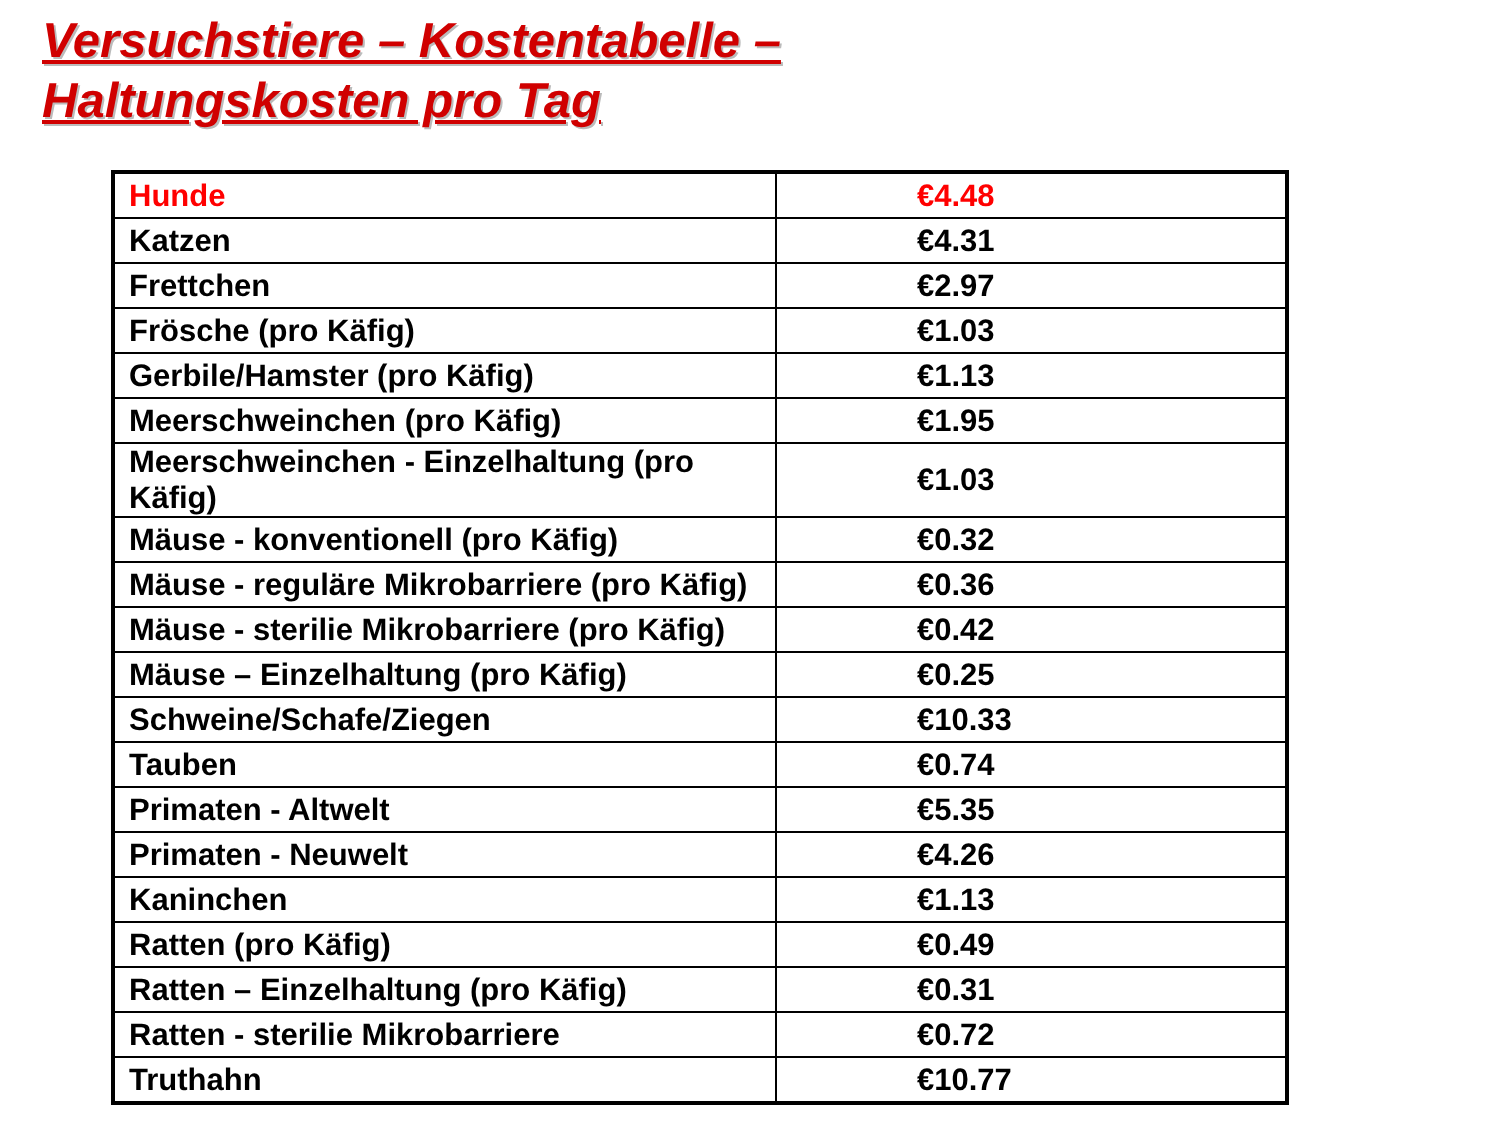Versuchstiere – Kostentabelle –
Haltungskosten pro Tag
| Hunde | €4.48 |
| Katzen | €4.31 |
| Frettchen | €2.97 |
| Frösche (pro Käfig) | €1.03 |
| Gerbile/Hamster (pro Käfig) | €1.13 |
| Meerschweinchen (pro Käfig) | €1.95 |
| Meerschweinchen - Einzelhaltung (pro Käfig) | €1.03 |
| Mäuse - konventionell (pro Käfig) | €0.32 |
| Mäuse - reguläre Mikrobarriere (pro Käfig) | €0.36 |
| Mäuse - sterilie Mikrobarriere (pro Käfig) | €0.42 |
| Mäuse – Einzelhaltung (pro Käfig) | €0.25 |
| Schweine/Schafe/Ziegen | €10.33 |
| Tauben | €0.74 |
| Primaten - Altwelt | €5.35 |
| Primaten - Neuwelt | €4.26 |
| Kaninchen | €1.13 |
| Ratten (pro Käfig) | €0.49 |
| Ratten – Einzelhaltung (pro Käfig) | €0.31 |
| Ratten - sterilie Mikrobarriere | €0.72 |
| Truthahn | €10.77 |